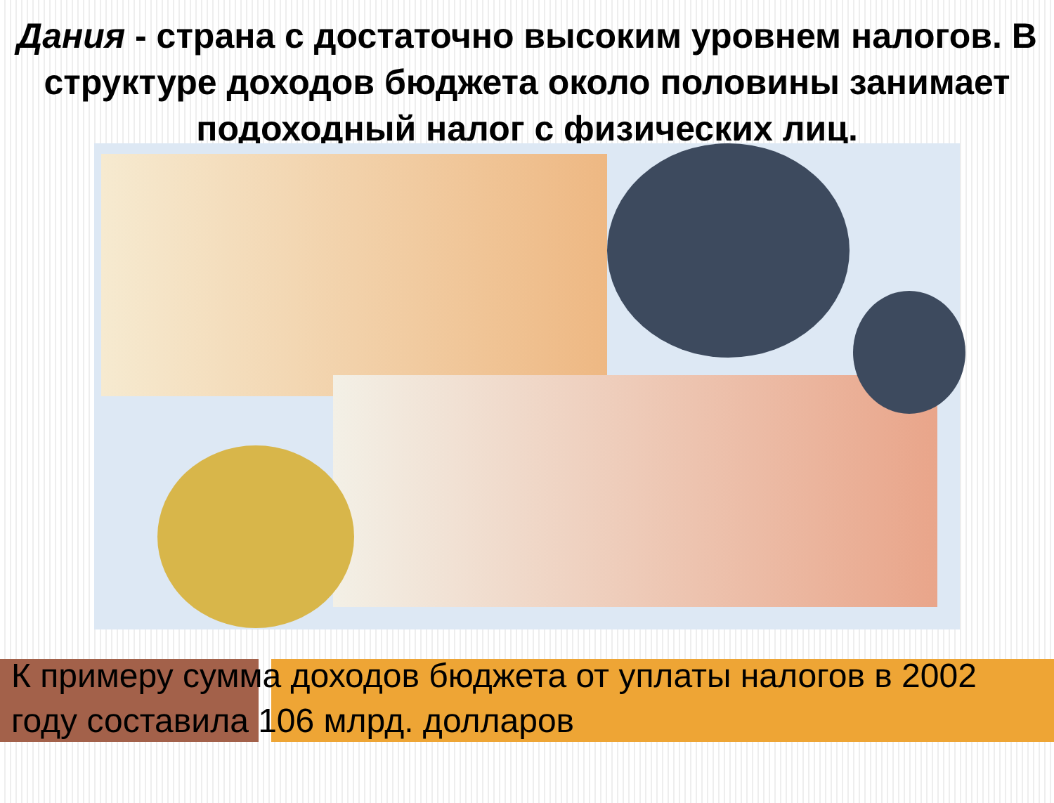Дания - страна с достаточно высоким уровнем налогов. В структуре доходов бюджета около половины занимает подоходный налог с физических лиц.
К примеру сумма доходов бюджета от уплаты налогов в 2002 году составила 106 млрд. долларов